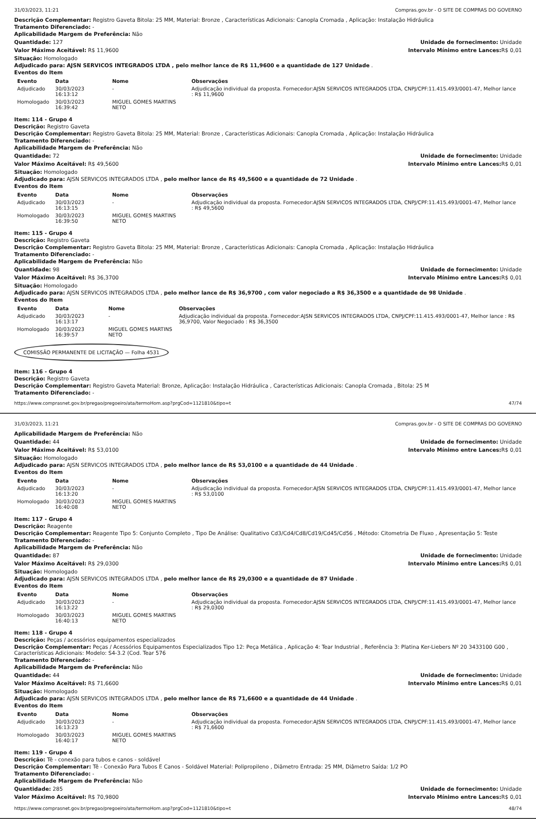31/03/2023, 11:21 Compras.gov.br - O SITE DE COMPRAS DO GOVERNO
Descrição Complementar: Registro Gaveta Bitola: 25 MM, Material: Bronze , Características Adicionais: Canopla Cromada , Aplicação: Instalação Hidráulica
Tratamento Diferenciado: -
Aplicabilidade Margem de Preferência: Não
Quantidade: 127 Unidade de fornecimento: Unidade
Valor Máximo Aceitável: R$ 11,9600
Intervalo Mínimo entre Lances: R$ 0,01
Situação: Homologado
Adjudicado para: AJSN SERVICOS INTEGRADOS LTDA , pelo melhor lance de R$ 11,9600 e a quantidade de 127 Unidade .
Eventos do Item
| Evento | Data | Nome | Observações |
| --- | --- | --- | --- |
| Adjudicado | 30/03/2023 16:13:12 | - | Adjudicação individual da proposta. Fornecedor:AJSN SERVICOS INTEGRADOS LTDA, CNPJ/CPF:11.415.493/0001-47, Melhor lance : R$ 11,9600 |
| Homologado | 30/03/2023 16:39:42 | MIGUEL GOMES MARTINS NETO | |
Item: 114 - Grupo 4
Descrição: Registro Gaveta
Descrição Complementar: Registro Gaveta Bitola: 25 MM, Material: Bronze , Características Adicionais: Canopla Cromada , Aplicação: Instalação Hidráulica
Tratamento Diferenciado: -
Aplicabilidade Margem de Preferência: Não
Quantidade: 72 Unidade de fornecimento: Unidade
Valor Máximo Aceitável: R$ 49,5600
Intervalo Mínimo entre Lances: R$ 0,01
Situação: Homologado
Adjudicado para: AJSN SERVICOS INTEGRADOS LTDA , pelo melhor lance de R$ 49,5600 e a quantidade de 72 Unidade .
Eventos do Item
| Evento | Data | Nome | Observações |
| --- | --- | --- | --- |
| Adjudicado | 30/03/2023 16:13:15 | - | Adjudicação individual da proposta. Fornecedor:AJSN SERVICOS INTEGRADOS LTDA, CNPJ/CPF:11.415.493/0001-47, Melhor lance : R$ 49,5600 |
| Homologado | 30/03/2023 16:39:50 | MIGUEL GOMES MARTINS NETO | |
Item: 115 - Grupo 4
Descrição: Registro Gaveta
Descrição Complementar: Registro Gaveta Bitola: 25 MM, Material: Bronze , Características Adicionais: Canopla Cromada , Aplicação: Instalação Hidráulica
Tratamento Diferenciado: -
Aplicabilidade Margem de Preferência: Não
Quantidade: 98 Unidade de fornecimento: Unidade
Valor Máximo Aceitável: R$ 36,3700
Intervalo Mínimo entre Lances: R$ 0,01
Situação: Homologado
Adjudicado para: AJSN SERVICOS INTEGRADOS LTDA , pelo melhor lance de R$ 36,9700 , com valor negociado a R$ 36,3500 e a quantidade de 98 Unidade .
Eventos do Item
| Evento | Data | Nome | Observações |
| --- | --- | --- | --- |
| Adjudicado | 30/03/2023 16:13:17 | - | Adjudicação individual da proposta. Fornecedor:AJSN SERVICOS INTEGRADOS LTDA, CNPJ/CPF:11.415.493/0001-47, Melhor lance : R$ 36,9700, Valor Negociado : R$ 36,3500 |
| Homologado | 30/03/2023 16:39:57 | MIGUEL GOMES MARTINS NETO | |
COMISSÃO PERMANENTE DE LICITAÇÃO — Folha 4531
Item: 116 - Grupo 4
Descrição: Registro Gaveta
Descrição Complementar: Registro Gaveta Material: Bronze, Aplicação: Instalação Hidráulica , Características Adicionais: Canopla Cromada , Bitola: 25 M
Tratamento Diferenciado: -
https://www.comprasnet.gov.br/pregao/pregoeiro/ata/termoHom.asp?prgCod=1121810&tipo=t 47/74
31/03/2023, 11:21 Compras.gov.br - O SITE DE COMPRAS DO GOVERNO
Aplicabilidade Margem de Preferência: Não
Quantidade: 44 Unidade de fornecimento: Unidade
Valor Máximo Aceitável: R$ 53,0100
Intervalo Mínimo entre Lances: R$ 0,01
Situação: Homologado
Adjudicado para: AJSN SERVICOS INTEGRADOS LTDA , pelo melhor lance de R$ 53,0100 e a quantidade de 44 Unidade .
Eventos do Item
| Evento | Data | Nome | Observações |
| --- | --- | --- | --- |
| Adjudicado | 30/03/2023 16:13:20 | - | Adjudicação individual da proposta. Fornecedor:AJSN SERVICOS INTEGRADOS LTDA, CNPJ/CPF:11.415.493/0001-47, Melhor lance : R$ 53,0100 |
| Homologado | 30/03/2023 16:40:08 | MIGUEL GOMES MARTINS NETO | |
Item: 117 - Grupo 4
Descrição: Reagente
Descrição Complementar: Reagente Tipo 5: Conjunto Completo , Tipo De Análise: Qualitativo Cd3/Cd4/Cd8/Cd19/Cd45/Cd56 , Método: Citometria De Fluxo , Apresentação 5: Teste
Tratamento Diferenciado: -
Aplicabilidade Margem de Preferência: Não
Quantidade: 87 Unidade de fornecimento: Unidade
Valor Máximo Aceitável: R$ 29,0300
Intervalo Mínimo entre Lances: R$ 0,01
Situação: Homologado
Adjudicado para: AJSN SERVICOS INTEGRADOS LTDA , pelo melhor lance de R$ 29,0300 e a quantidade de 87 Unidade .
Eventos do Item
| Evento | Data | Nome | Observações |
| --- | --- | --- | --- |
| Adjudicado | 30/03/2023 16:13:22 | - | Adjudicação individual da proposta. Fornecedor:AJSN SERVICOS INTEGRADOS LTDA, CNPJ/CPF:11.415.493/0001-47, Melhor lance : R$ 29,0300 |
| Homologado | 30/03/2023 16:40:13 | MIGUEL GOMES MARTINS NETO | |
Item: 118 - Grupo 4
Descrição: Peças / acessórios equipamentos especializados
Descrição Complementar: Peças / Acessórios Equipamentos Especializados Tipo 12: Peça Metálica , Aplicação 4: Tear Industrial , Referência 3: Platina Ker-Liebers Nº 20 3433100 G00 , Características Adicionais: Modelo: S4-3.2 (Cod. Tear 576
Tratamento Diferenciado: -
Aplicabilidade Margem de Preferência: Não
Quantidade: 44 Unidade de fornecimento: Unidade
Valor Máximo Aceitável: R$ 71,6600
Intervalo Mínimo entre Lances: R$ 0,01
Situação: Homologado
Adjudicado para: AJSN SERVICOS INTEGRADOS LTDA , pelo melhor lance de R$ 71,6600 e a quantidade de 44 Unidade .
Eventos do Item
| Evento | Data | Nome | Observações |
| --- | --- | --- | --- |
| Adjudicado | 30/03/2023 16:13:23 | - | Adjudicação individual da proposta. Fornecedor:AJSN SERVICOS INTEGRADOS LTDA, CNPJ/CPF:11.415.493/0001-47, Melhor lance : R$ 71,6600 |
| Homologado | 30/03/2023 16:40:17 | MIGUEL GOMES MARTINS NETO | |
Item: 119 - Grupo 4
Descrição: Tê - conexão para tubos e canos - soldável
Descrição Complementar: Tê - Conexão Para Tubos E Canos - Soldável Material: Polipropileno , Diâmetro Entrada: 25 MM, Diâmetro Saída: 1/2 PO
Tratamento Diferenciado: -
Aplicabilidade Margem de Preferência: Não
Quantidade: 285 Unidade de fornecimento: Unidade
Valor Máximo Aceitável: R$ 70,9800
Intervalo Mínimo entre Lances: R$ 0,01
https://www.comprasnet.gov.br/pregao/pregoeiro/ata/termoHom.asp?prgCod=1121810&tipo=t 48/74